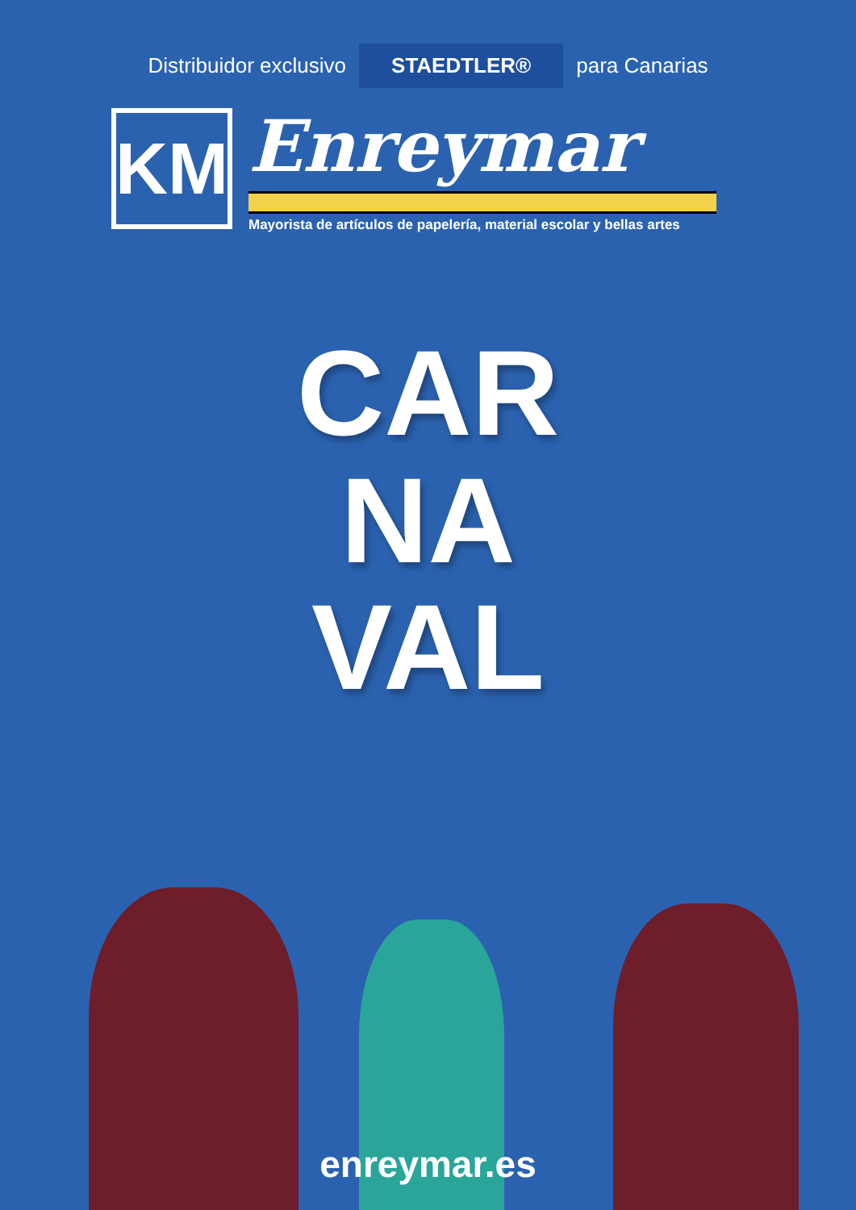Distribuidor exclusivo STAEDTLER® para Canarias
KM
Enreymar
Mayorista de artículos de papelería, material escolar y bellas artes
CAR
NA
VAL
enreymar.es